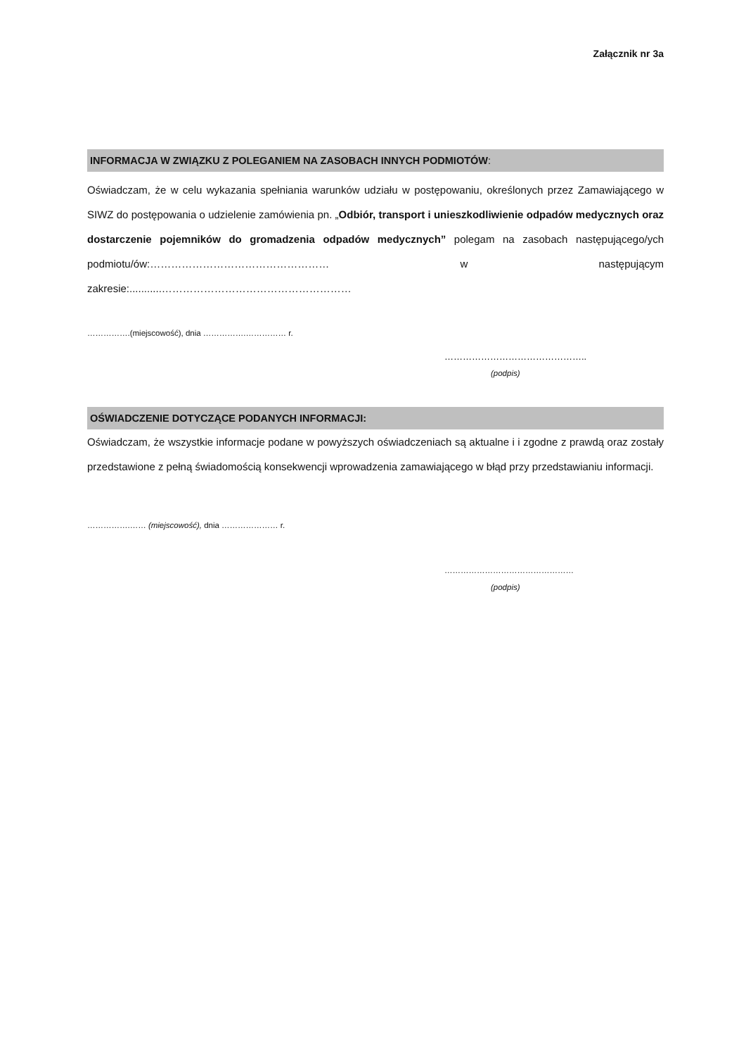Załącznik nr 3a
INFORMACJA W ZWIĄZKU Z POLEGANIEM NA ZASOBACH INNYCH PODMIOTÓW:
Oświadczam, że w celu wykazania spełniania warunków udziału w postępowaniu, określonych przez Zamawiającego w SIWZ do postępowania o udzielenie zamówienia pn. „Odbiór, transport i unieszkodliwienie odpadów medycznych oraz dostarczenie pojemników do gromadzenia odpadów medycznych” polegam na zasobach następującego/ych podmiotu/ów:…………………………………………… w następującym zakresie:...........………………………………………………
…………….(miejscowość), dnia …………….…………… r.
………………………………………..
(podpis)
OŚWIADCZENIE DOTYCZĄCE PODANYCH INFORMACJI:
Oświadczam, że wszystkie informacje podane w powyższych oświadczeniach są aktualne i i zgodne z prawdą oraz zostały przedstawione z pełną świadomością konsekwencji wprowadzenia zamawiającego w błąd przy przedstawianiu informacji.
…………….…… (miejscowość), dnia ………………… r.
…………………………………………
(podpis)